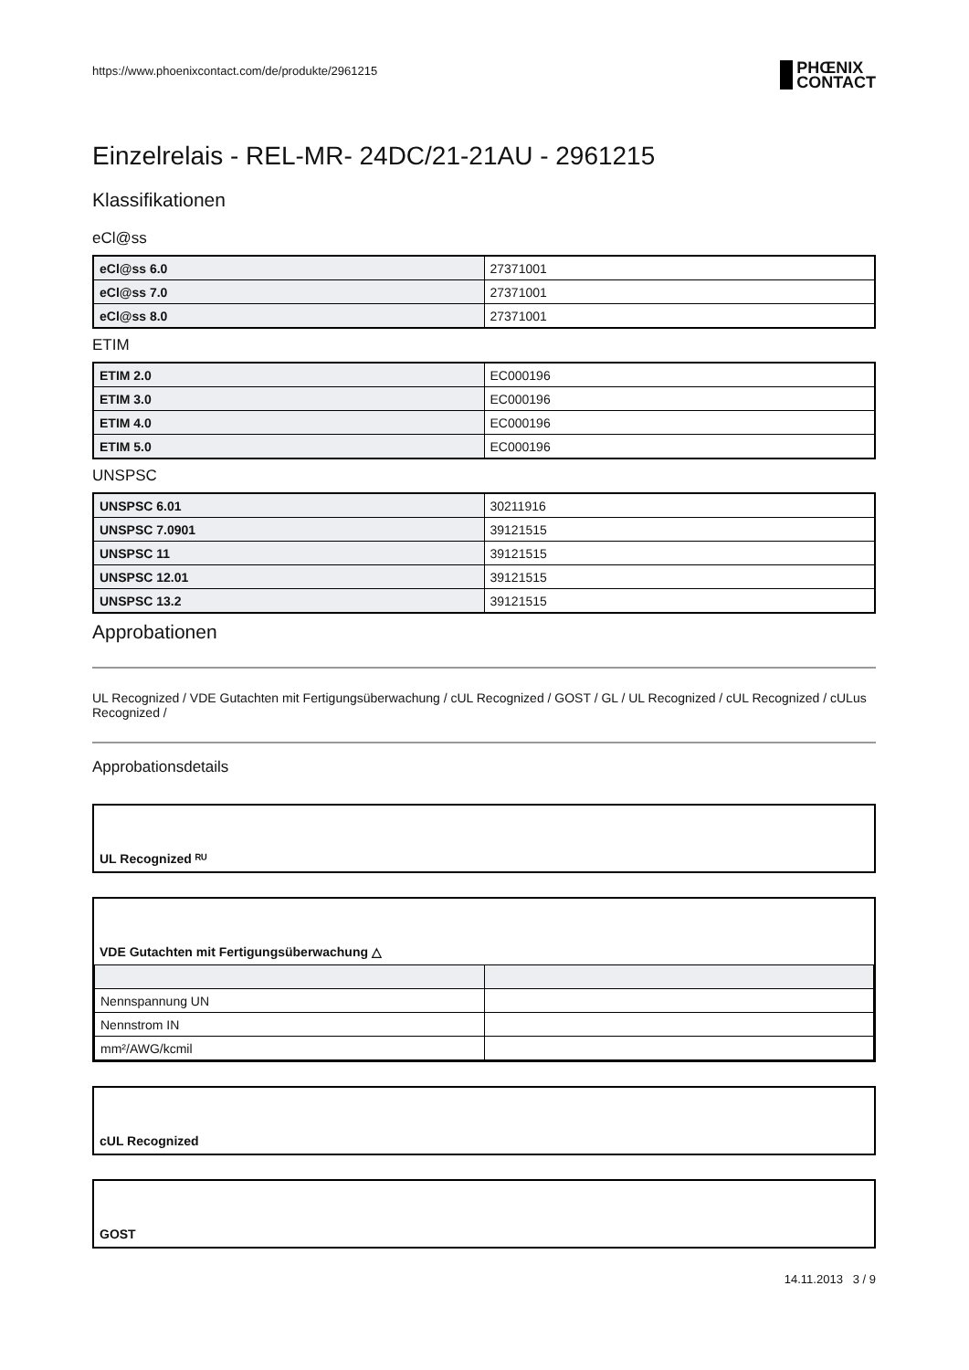https://www.phoenixcontact.com/de/produkte/2961215
Einzelrelais - REL-MR- 24DC/21-21AU - 2961215
Klassifikationen
eCl@ss
| eCl@ss 6.0 | 27371001 |
| eCl@ss 7.0 | 27371001 |
| eCl@ss 8.0 | 27371001 |
ETIM
| ETIM 2.0 | EC000196 |
| ETIM 3.0 | EC000196 |
| ETIM 4.0 | EC000196 |
| ETIM 5.0 | EC000196 |
UNSPSC
| UNSPSC 6.01 | 30211916 |
| UNSPSC 7.0901 | 39121515 |
| UNSPSC 11 | 39121515 |
| UNSPSC 12.01 | 39121515 |
| UNSPSC 13.2 | 39121515 |
Approbationen
UL Recognized / VDE Gutachten mit Fertigungsüberwachung / cUL Recognized / GOST / GL / UL Recognized / cUL Recognized / cULus Recognized /
Approbationsdetails
UL Recognized ᴿᵁ
VDE Gutachten mit Fertigungsüberwachung △
| Nennspannung UN | |
| Nennstrom IN | |
| mm²/AWG/kcmil | |
cUL Recognized
GOST
14.11.2013 3 / 9
PHŒNIX
CONTACT